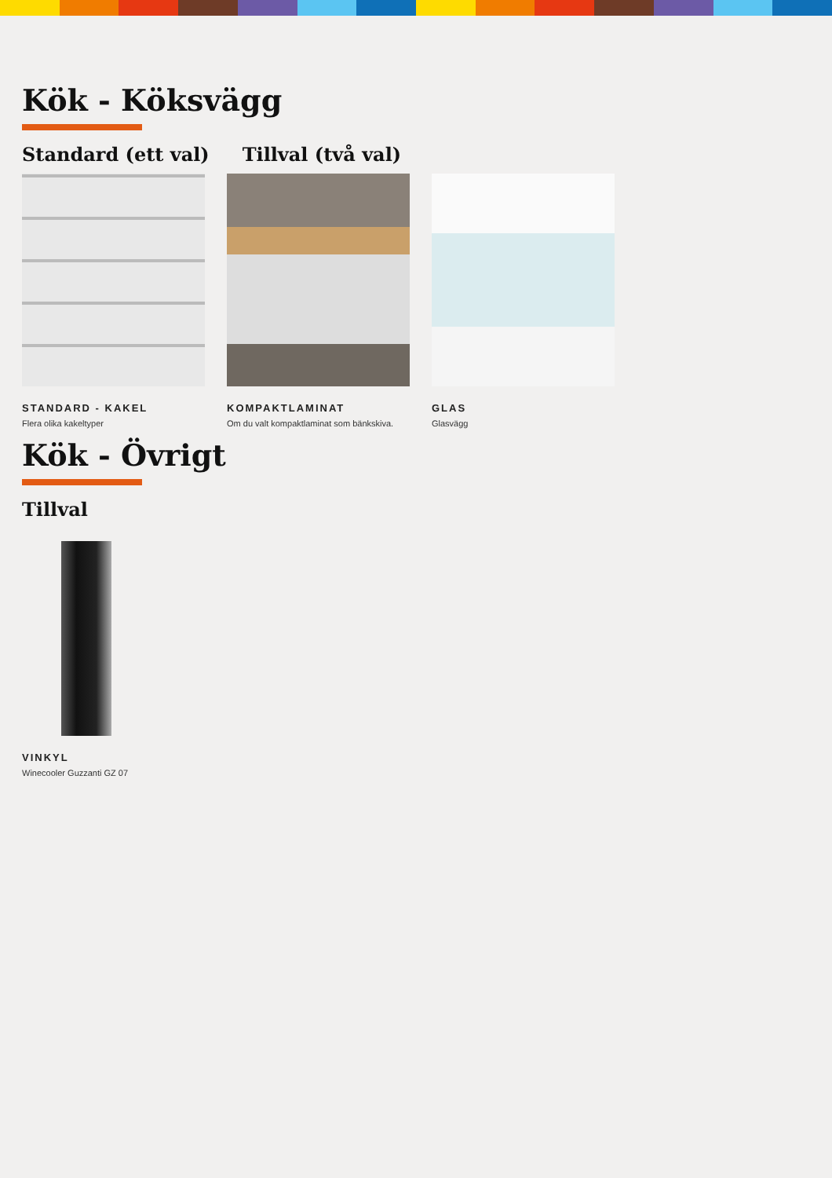Kök - Köksvägg
Standard (ett val) Tillval (två val)
STANDARD - KAKEL
Flera olika kakeltyper
KOMPAKTLAMINAT
Om du valt kompaktlaminat som bänkskiva.
GLAS
Glasvägg
Kök - Övrigt
Tillval
VINKYL
Winecooler Guzzanti GZ 07